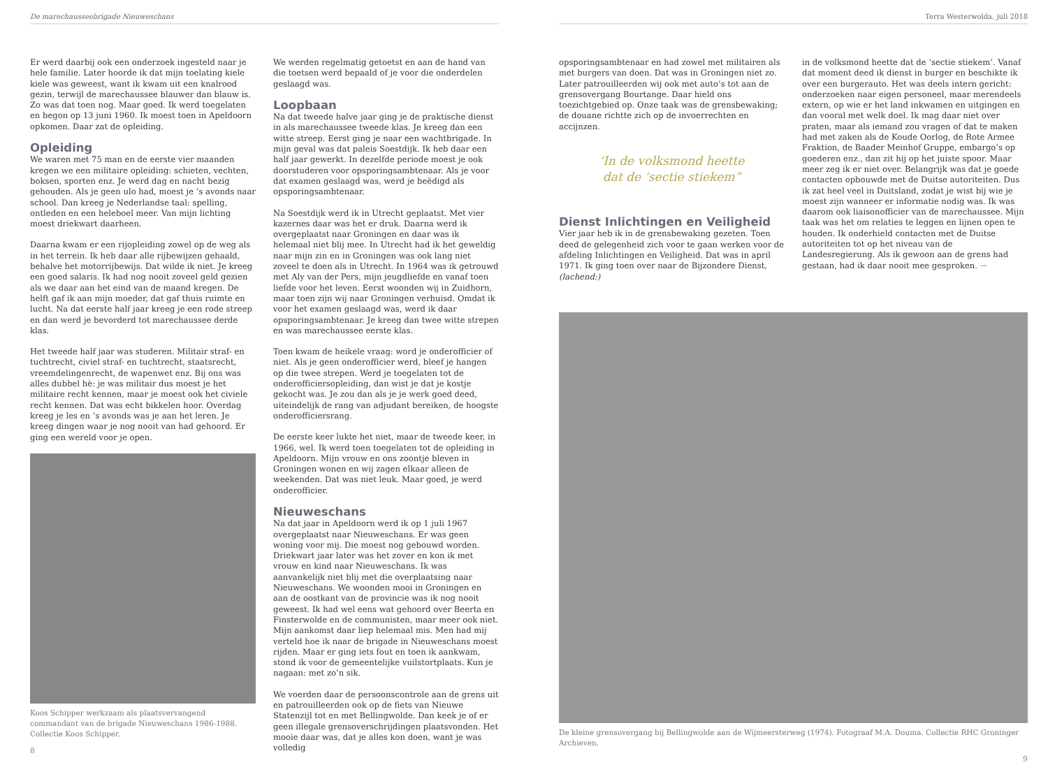De marechausseebrigade Nieuweschans
Er werd daarbij ook een onderzoek ingesteld naar je hele familie. Later hoorde ik dat mijn toelating kiele kiele was geweest, want ik kwam uit een knalrood gezin, terwijl de marechaussee blauwer dan blauw is. Zo was dat toen nog. Maar goed. Ik werd toegelaten en begon op 13 juni 1960. Ik moest toen in Apeldoorn opkomen. Daar zat de opleiding.
Opleiding
We waren met 75 man en de eerste vier maanden kregen we een militaire opleiding: schieten, vechten, boksen, sporten enz. Je werd dag en nacht bezig gehouden. Als je geen ulo had, moest je ’s avonds naar school. Dan kreeg je Nederlandse taal: spelling, ontleden en een heleboel meer. Van mijn lichting moest driekwart daarheen.
Daarna kwam er een rijopleiding zowel op de weg als in het terrein. Ik heb daar alle rijbewijzen gehaald, behalve het motorrijbewijs. Dat wilde ik niet. Je kreeg een goed salaris. Ik had nog nooit zoveel geld gezien als we daar aan het eind van de maand kregen. De helft gaf ik aan mijn moeder, dat gaf thuis ruimte en lucht. Na dat eerste half jaar kreeg je een rode streep en dan werd je bevorderd tot marechaussee derde klas.
Het tweede half jaar was studeren. Militair straf- en tuchtrecht, civiel straf- en tuchtrecht, staatsrecht, vreemdelingenrecht, de wapenwet enz. Bij ons was alles dubbel hè: je was militair dus moest je het militaire recht kennen, maar je moest ook het civiele recht kennen. Dat was echt bikkelen hoor. Overdag kreeg je les en ’s avonds was je aan het leren. Je kreeg dingen waar je nog nooit van had gehoord. Er ging een wereld voor je open.
Koos Schipper werkzaam als plaatsvervangend commandant van de brigade Nieuweschans 1986-1988. Collectie Koos Schipper.
8
We werden regelmatig getoetst en aan de hand van die toetsen werd bepaald of je voor die onderdelen geslaagd was.
Loopbaan
Na dat tweede halve jaar ging je de praktische dienst in als marechaussee tweede klas. Je kreeg dan een witte streep. Eerst ging je naar een wachtbrigade. In mijn geval was dat paleis Soestdijk. Ik heb daar een half jaar gewerkt. In dezelfde periode moest je ook doorstuderen voor opsporingsambtenaar. Als je voor dat examen geslaagd was, werd je beëdigd als opsporingsambtenaar.
Na Soestdijk werd ik in Utrecht geplaatst. Met vier kazernes daar was het er druk. Daarna werd ik overgeplaatst naar Groningen en daar was ik helemaal niet blij mee. In Utrecht had ik het geweldig naar mijn zin en in Groningen was ook lang niet zoveel te doen als in Utrecht. In 1964 was ik getrouwd met Aly van der Pers, mijn jeugdliefde en vanaf toen liefde voor het leven. Eerst woonden wij in Zuidhorn, maar toen zijn wij naar Groningen verhuisd. Omdat ik voor het examen geslaagd was, werd ik daar opsporingsambtenaar. Je kreeg dan twee witte strepen en was marechaussee eerste klas.
Toen kwam de heikele vraag: word je onderofficier of niet. Als je geen onderofficier werd, bleef je hangen op die twee strepen. Werd je toegelaten tot de onderofficiersopleiding, dan wist je dat je kostje gekocht was. Je zou dan als je je werk goed deed, uiteindelijk de rang van adjudant bereiken, de hoogste onderofficiersrang.
De eerste keer lukte het niet, maar de tweede keer, in 1966, wel. Ik werd toen toegelaten tot de opleiding in Apeldoorn. Mijn vrouw en ons zoontje bleven in Groningen wonen en wij zagen elkaar alleen de weekenden. Dat was niet leuk. Maar goed, je werd onderofficier.
Nieuweschans
Na dat jaar in Apeldoorn werd ik op 1 juli 1967 overgeplaatst naar Nieuweschans. Er was geen woning voor mij. Die moest nog gebouwd worden. Driekwart jaar later was het zover en kon ik met vrouw en kind naar Nieuweschans. Ik was aanvankelijk niet blij met die overplaatsing naar Nieuweschans. We woonden mooi in Groningen en aan de oostkant van de provincie was ik nog nooit geweest. Ik had wel eens wat gehoord over Beerta en Finsterwolde en de communisten, maar meer ook niet. Mijn aankomst daar liep helemaal mis. Men had mij verteld hoe ik naar de brigade in Nieuweschans moest rijden. Maar er ging iets fout en toen ik aankwam, stond ik voor de gemeentelijke vuilstortplaats. Kun je nagaan: met zo’n sik.
We voerden daar de persoonscontrole aan de grens uit en patrouilleerden ook op de fiets van Nieuwe Statenzijl tot en met Bellingwolde. Dan keek je of er geen illegale grensoverschrijdingen plaatsvonden. Het mooie daar was, dat je alles kon doen, want je was volledig
Terra Westerwolda, juli 2018
opsporingsambtenaar en had zowel met militairen als met burgers van doen. Dat was in Groningen niet zo. Later patrouilleerden wij ook met auto’s tot aan de grensovergang Bourtange. Daar hield ons toezichtgebied op. Onze taak was de grensbewaking; de douane richtte zich op de invoerrechten en accijnzen.
‘In de volksmond heette
dat de ‘sectie stiekem”
Dienst Inlichtingen en Veiligheid
Vier jaar heb ik in de grensbewaking gezeten. Toen deed de gelegenheid zich voor te gaan werken voor de afdeling Inlichtingen en Veiligheid. Dat was in april 1971. Ik ging toen over naar de Bijzondere Dienst, (lachend:)
in de volksmond heette dat de ‘sectie stiekem’. Vanaf dat moment deed ik dienst in burger en beschikte ik over een burgerauto. Het was deels intern gericht: onderzoeken naar eigen personeel, maar merendeels extern, op wie er het land inkwamen en uitgingen en dan vooral met welk doel. Ik mag daar niet over praten, maar als iemand zou vragen of dat te maken had met zaken als de Koude Oorlog, de Rote Armee Fraktion, de Baader Meinhof Gruppe, embargo’s op goederen enz., dan zit hij op het juiste spoor. Maar meer zeg ik er niet over. Belangrijk was dat je goede contacten opbouwde met de Duitse autoriteiten. Dus ik zat heel veel in Duitsland, zodat je wist bij wie je moest zijn wanneer er informatie nodig was. Ik was daarom ook liaisonofficier van de marechaussee. Mijn taak was het om relaties te leggen en lijnen open te houden. Ik onderhield contacten met de Duitse autoriteiten tot op het niveau van de Landesregierung. Als ik gewoon aan de grens had gestaan, had ik daar nooit mee gesproken. →
De kleine grensovergang bij Bellingwolde aan de Wijmeersterweg (1974). Fotograaf M.A. Douma. Collectie RHC Groninger Archieven.
9